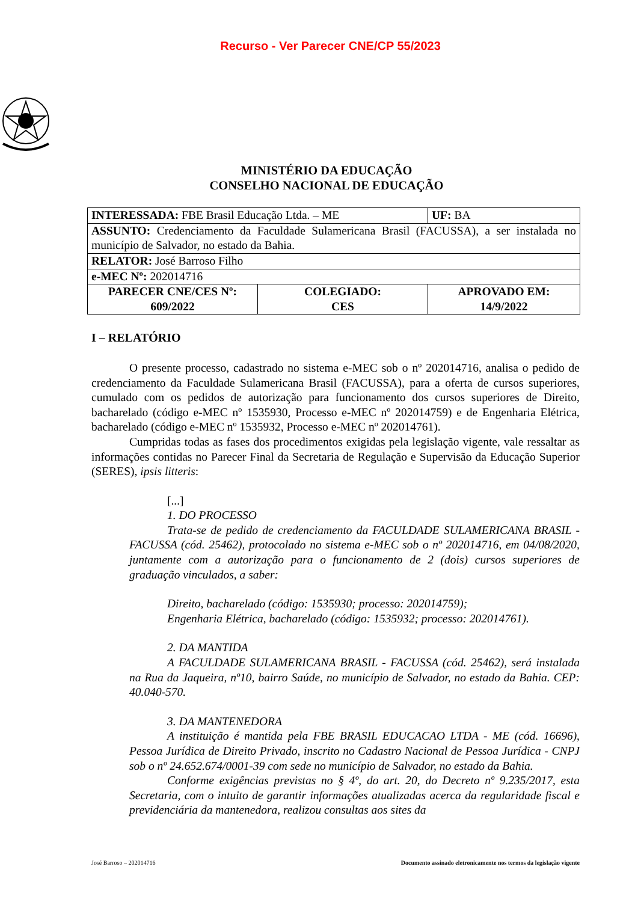Recurso - Ver Parecer CNE/CP 55/2023
MINISTÉRIO DA EDUCAÇÃO
CONSELHO NACIONAL DE EDUCAÇÃO
| INTERESSADA: FBE Brasil Educação Ltda. – ME | | UF: BA |
| ASSUNTO: Credenciamento da Faculdade Sulamericana Brasil (FACUSSA), a ser instalada no município de Salvador, no estado da Bahia. | | |
| RELATOR: José Barroso Filho | | |
| e-MEC Nº: 202014716 | | |
| PARECER CNE/CES Nº: 609/2022 | COLEGIADO: CES | APROVADO EM: 14/9/2022 |
I – RELATÓRIO
O presente processo, cadastrado no sistema e-MEC sob o nº 202014716, analisa o pedido de credenciamento da Faculdade Sulamericana Brasil (FACUSSA), para a oferta de cursos superiores, cumulado com os pedidos de autorização para funcionamento dos cursos superiores de Direito, bacharelado (código e-MEC nº 1535930, Processo e-MEC nº 202014759) e de Engenharia Elétrica, bacharelado (código e-MEC nº 1535932, Processo e-MEC nº 202014761).
Cumpridas todas as fases dos procedimentos exigidas pela legislação vigente, vale ressaltar as informações contidas no Parecer Final da Secretaria de Regulação e Supervisão da Educação Superior (SERES), ipsis litteris:
[...]
1. DO PROCESSO
Trata-se de pedido de credenciamento da FACULDADE SULAMERICANA BRASIL - FACUSSA (cód. 25462), protocolado no sistema e-MEC sob o nº 202014716, em 04/08/2020, juntamente com a autorização para o funcionamento de 2 (dois) cursos superiores de graduação vinculados, a saber:
Direito, bacharelado (código: 1535930; processo: 202014759);
Engenharia Elétrica, bacharelado (código: 1535932; processo: 202014761).
2. DA MANTIDA
A FACULDADE SULAMERICANA BRASIL - FACUSSA (cód. 25462), será instalada na Rua da Jaqueira, nº10, bairro Saúde, no município de Salvador, no estado da Bahia. CEP: 40.040-570.
3. DA MANTENEDORA
A instituição é mantida pela FBE BRASIL EDUCACAO LTDA - ME (cód. 16696), Pessoa Jurídica de Direito Privado, inscrito no Cadastro Nacional de Pessoa Jurídica - CNPJ sob o nº 24.652.674/0001-39 com sede no município de Salvador, no estado da Bahia.
Conforme exigências previstas no § 4º, do art. 20, do Decreto nº 9.235/2017, esta Secretaria, com o intuito de garantir informações atualizadas acerca da regularidade fiscal e previdenciária da mantenedora, realizou consultas aos sites da
José Barroso – 202014716 Documento assinado eletronicamente nos termos da legislação vigente